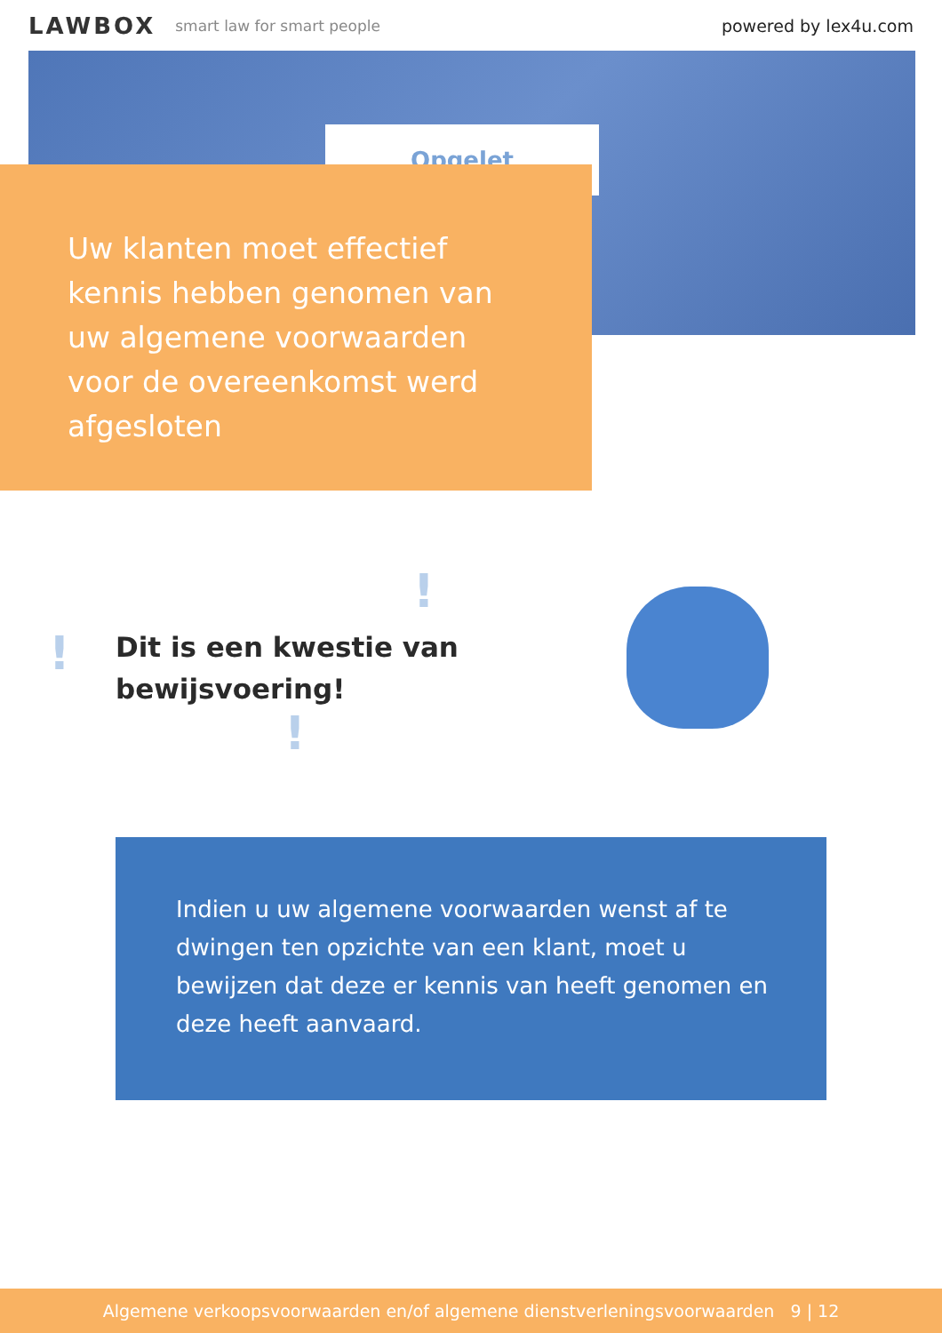LAWBOX smart law for smart people powered by lex4u.com
Opgelet
Uw klanten moet effectief kennis hebben genomen van uw algemene voorwaarden voor de overeenkomst werd afgesloten
!
!
!
Dit is een kwestie van
bewijsvoering!
Indien u uw algemene voorwaarden wenst af te dwingen ten opzichte van een klant, moet u bewijzen dat deze er kennis van heeft genomen en deze heeft aanvaard.
Algemene verkoopsvoorwaarden en/of algemene dienstverleningsvoorwaarden 9 | 12